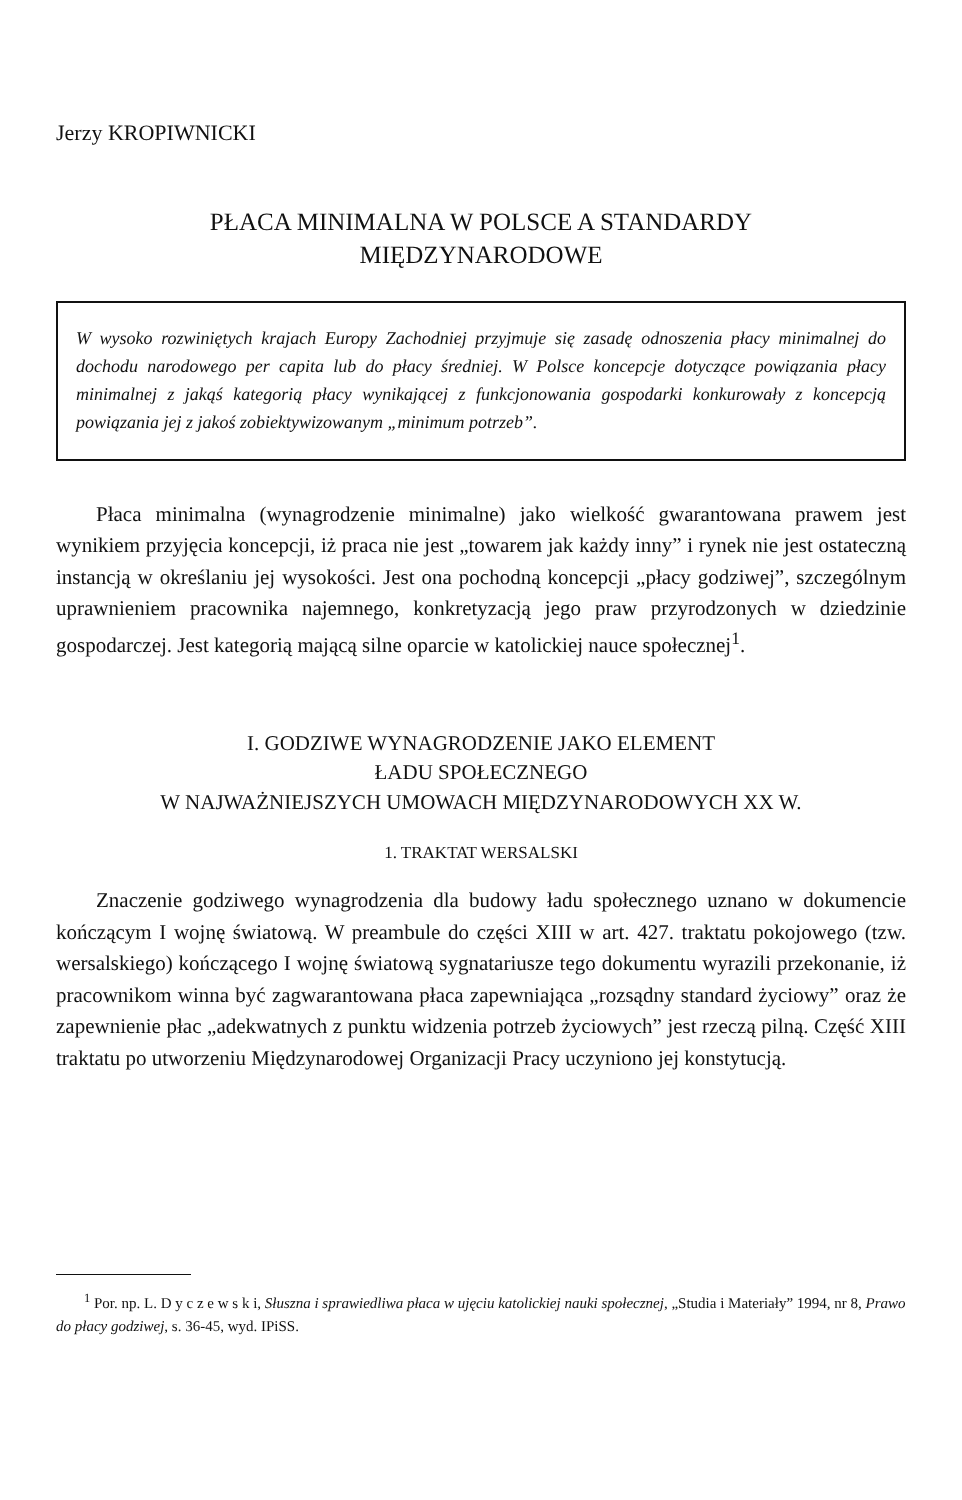Jerzy KROPIWNICKI
PŁACA MINIMALNA W POLSCE A STANDARDY
MIĘDZYNARODOWE
W wysoko rozwiniętych krajach Europy Zachodniej przyjmuje się zasadę odnoszenia płacy minimalnej do dochodu narodowego per capita lub do płacy średniej. W Polsce koncepcje dotyczące powiązania płacy minimalnej z jakąś kategorią płacy wynikającej z funkcjonowania gospodarki konkurowały z koncepcją powiązania jej z jakoś zobiektywizowanym „minimum potrzeb”.
Płaca minimalna (wynagrodzenie minimalne) jako wielkość gwarantowana prawem jest wynikiem przyjęcia koncepcji, iż praca nie jest „towarem jak każdy inny” i rynek nie jest ostateczną instancją w określaniu jej wysokości. Jest ona pochodną koncepcji „płacy godziwej”, szczególnym uprawnieniem pracownika najemnego, konkretyzacją jego praw przyrodzonych w dziedzinie gospodarczej. Jest kategorią mającą silne oparcie w katolickiej nauce społecznej<sup>1</sup>.
I. GODZIWE WYNAGRODZENIE JAKO ELEMENT
ŁADU SPOŁECZNEGO
W NAJWAŻNIEJSZYCH UMOWACH MIĘDZYNARODOWYCH XX W.
1. TRAKTAT WERSALSKI
Znaczenie godziwego wynagrodzenia dla budowy ładu społecznego uznano w dokumencie kończącym I wojnę światową. W preambule do części XIII w art. 427. traktatu pokojowego (tzw. wersalskiego) kończącego I wojnę światową sygnatariusze tego dokumentu wyrazili przekonanie, iż pracownikom winna być zagwarantowana płaca zapewniająca „rozsądny standard życiowy” oraz że zapewnienie płac „adekwatnych z punktu widzenia potrzeb życiowych” jest rzeczą pilną. Część XIII traktatu po utworzeniu Międzynarodowej Organizacji Pracy uczyniono jej konstytucją.
<sup>1</sup> Por. np. L. D y c z e w s k i, Słuszna i sprawiedliwa płaca w ujęciu katolickiej nauki społecznej, „Studia i Materiały” 1994, nr 8, Prawo do płacy godziwej, s. 36-45, wyd. IPiSS.